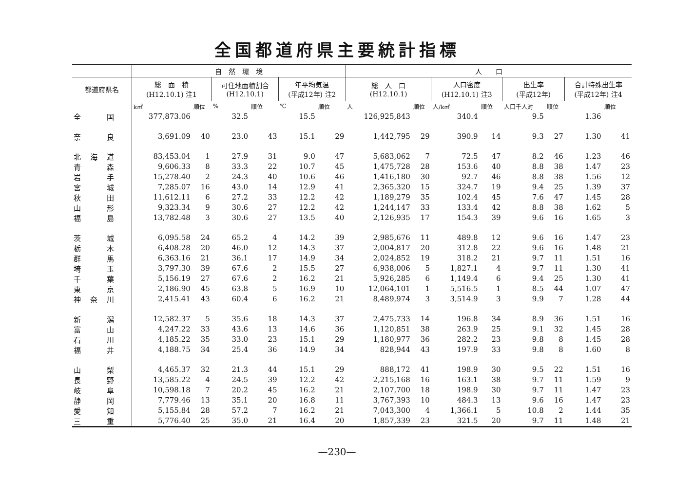全国都道府県主要統計指標
| | 自 然 環 境 | | | | | | 人 口 | | | | | | | |
| --- | --- | --- | --- | --- | --- | --- | --- | --- | --- | --- | --- | --- | --- | --- |
| 都道府県名 | 総 面 積 (H12.10.1) 注1 | | 可住地面積割合 (H12.10.1) | | 年平均気温 (平成12年) 注2 | | 総 人 口 (H12.10.1) | | 人口密度 (H12.10.1) 注3 | | 出生率 (平成12年) | | 合計特殊出生率 (平成12年) 注4 | |
| | k㎡ | 順位 | % | 順位 | ℃ | 順位 | 人 | 順位 | 人/k㎡ | 順位 | 人口千人対 | 順位 | | 順位 |
| 全 国 | 377,873.06 | | 32.5 | | 15.5 | | 126,925,843 | | 340.4 | | 9.5 | | 1.36 | |
| 奈 良 | 3,691.09 | 40 | 23.0 | 43 | 15.1 | 29 | 1,442,795 | 29 | 390.9 | 14 | 9.3 | 27 | 1.30 | 41 |
| 北 海 道 | 83,453.04 | 1 | 27.9 | 31 | 9.0 | 47 | 5,683,062 | 7 | 72.5 | 47 | 8.2 | 46 | 1.23 | 46 |
| 青 森 | 9,606.33 | 8 | 33.3 | 22 | 10.7 | 45 | 1,475,728 | 28 | 153.6 | 40 | 8.8 | 38 | 1.47 | 23 |
| 岩 手 | 15,278.40 | 2 | 24.3 | 40 | 10.6 | 46 | 1,416,180 | 30 | 92.7 | 46 | 8.8 | 38 | 1.56 | 12 |
| 宮 城 | 7,285.07 | 16 | 43.0 | 14 | 12.9 | 41 | 2,365,320 | 15 | 324.7 | 19 | 9.4 | 25 | 1.39 | 37 |
| 秋 田 | 11,612.11 | 6 | 27.2 | 33 | 12.2 | 42 | 1,189,279 | 35 | 102.4 | 45 | 7.6 | 47 | 1.45 | 28 |
| 山 形 | 9,323.34 | 9 | 30.6 | 27 | 12.2 | 42 | 1,244,147 | 33 | 133.4 | 42 | 8.8 | 38 | 1.62 | 5 |
| 福 島 | 13,782.48 | 3 | 30.6 | 27 | 13.5 | 40 | 2,126,935 | 17 | 154.3 | 39 | 9.6 | 16 | 1.65 | 3 |
| 茨 城 | 6,095.58 | 24 | 65.2 | 4 | 14.2 | 39 | 2,985,676 | 11 | 489.8 | 12 | 9.6 | 16 | 1.47 | 23 |
| 栃 木 | 6,408.28 | 20 | 46.0 | 12 | 14.3 | 37 | 2,004,817 | 20 | 312.8 | 22 | 9.6 | 16 | 1.48 | 21 |
| 群 馬 | 6,363.16 | 21 | 36.1 | 17 | 14.9 | 34 | 2,024,852 | 19 | 318.2 | 21 | 9.7 | 11 | 1.51 | 16 |
| 埼 玉 | 3,797.30 | 39 | 67.6 | 2 | 15.5 | 27 | 6,938,006 | 5 | 1,827.1 | 4 | 9.7 | 11 | 1.30 | 41 |
| 千 葉 | 5,156.19 | 27 | 67.6 | 2 | 16.2 | 21 | 5,926,285 | 6 | 1,149.4 | 6 | 9.4 | 25 | 1.30 | 41 |
| 東 京 | 2,186.90 | 45 | 63.8 | 5 | 16.9 | 10 | 12,064,101 | 1 | 5,516.5 | 1 | 8.5 | 44 | 1.07 | 47 |
| 神 奈 川 | 2,415.41 | 43 | 60.4 | 6 | 16.2 | 21 | 8,489,974 | 3 | 3,514.9 | 3 | 9.9 | 7 | 1.28 | 44 |
| 新 潟 | 12,582.37 | 5 | 35.6 | 18 | 14.3 | 37 | 2,475,733 | 14 | 196.8 | 34 | 8.9 | 36 | 1.51 | 16 |
| 富 山 | 4,247.22 | 33 | 43.6 | 13 | 14.6 | 36 | 1,120,851 | 38 | 263.9 | 25 | 9.1 | 32 | 1.45 | 28 |
| 石 川 | 4,185.22 | 35 | 33.0 | 23 | 15.1 | 29 | 1,180,977 | 36 | 282.2 | 23 | 9.8 | 8 | 1.45 | 28 |
| 福 井 | 4,188.75 | 34 | 25.4 | 36 | 14.9 | 34 | 828,944 | 43 | 197.9 | 33 | 9.8 | 8 | 1.60 | 8 |
| 山 梨 | 4,465.37 | 32 | 21.3 | 44 | 15.1 | 29 | 888,172 | 41 | 198.9 | 30 | 9.5 | 22 | 1.51 | 16 |
| 長 野 | 13,585.22 | 4 | 24.5 | 39 | 12.2 | 42 | 2,215,168 | 16 | 163.1 | 38 | 9.7 | 11 | 1.59 | 9 |
| 岐 阜 | 10,598.18 | 7 | 20.2 | 45 | 16.2 | 21 | 2,107,700 | 18 | 198.9 | 30 | 9.7 | 11 | 1.47 | 23 |
| 静 岡 | 7,779.46 | 13 | 35.1 | 20 | 16.8 | 11 | 3,767,393 | 10 | 484.3 | 13 | 9.6 | 16 | 1.47 | 23 |
| 愛 知 | 5,155.84 | 28 | 57.2 | 7 | 16.2 | 21 | 7,043,300 | 4 | 1,366.1 | 5 | 10.8 | 2 | 1.44 | 35 |
| 三 重 | 5,776.40 | 25 | 35.0 | 21 | 16.4 | 20 | 1,857,339 | 23 | 321.5 | 20 | 9.7 | 11 | 1.48 | 21 |
—230—